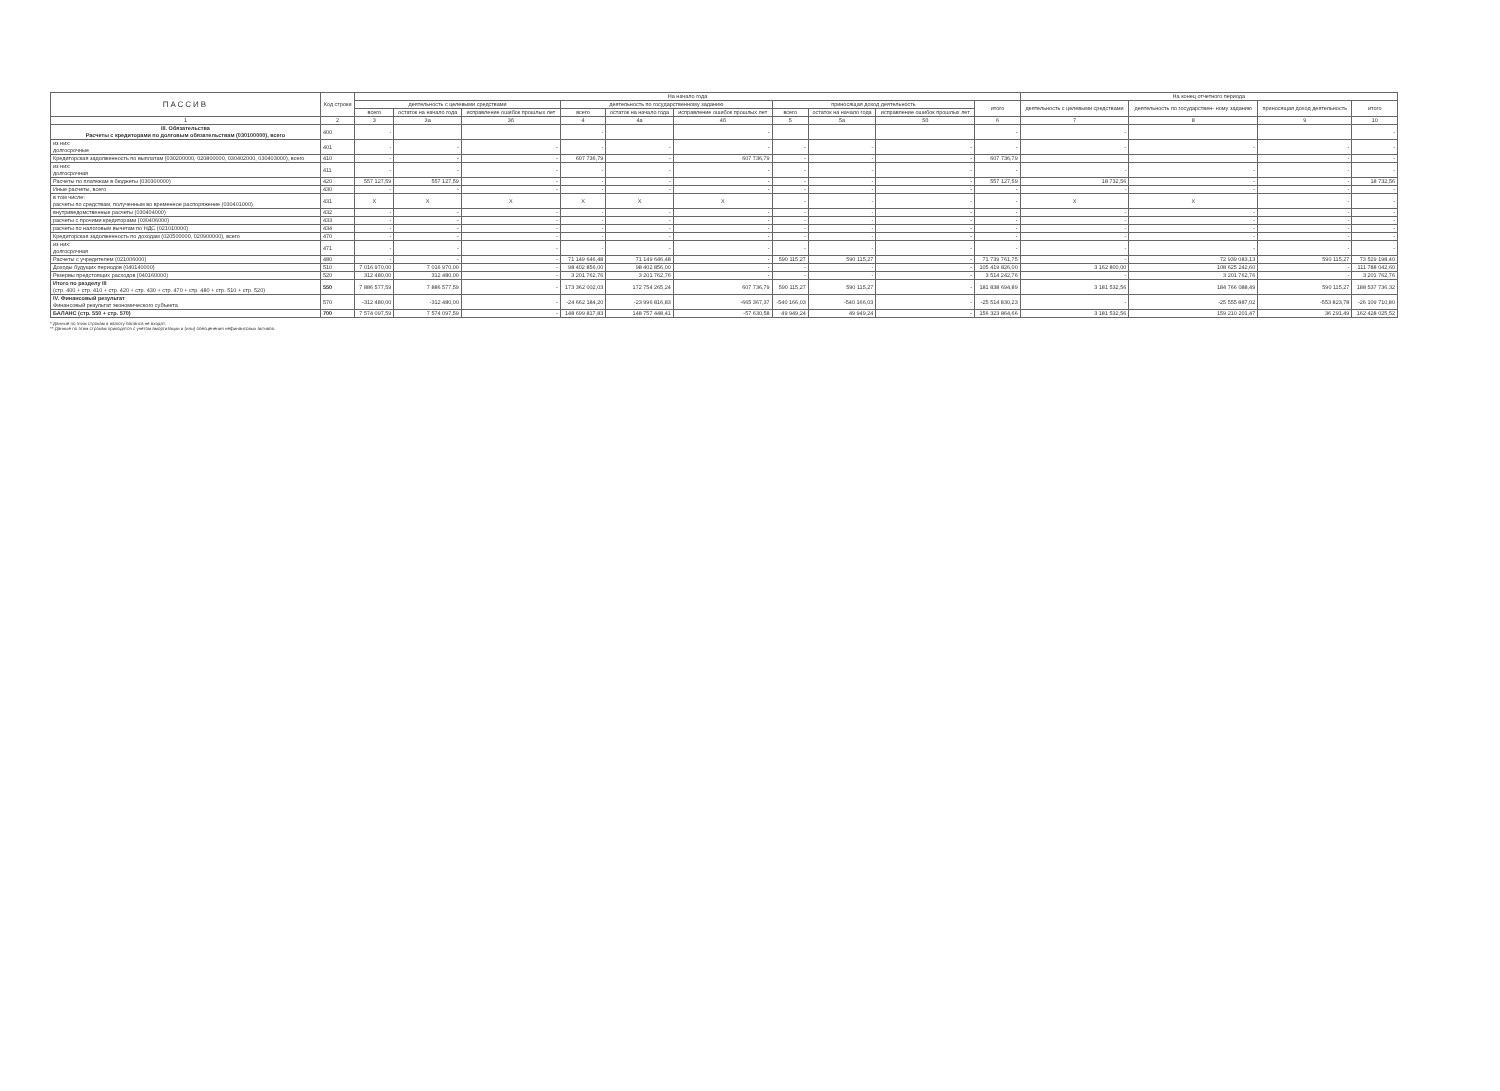| ПАССИВ | Код строки | На начало года | | | | | | | | | | На конец отчетного периода | | | |
| --- | --- | --- | --- | --- | --- | --- | --- | --- | --- | --- | --- | --- | --- | --- | --- |
| | | деятельность с целевыми средствами | | | деятельность по государственному заданию | | | приносящая доход деятельность | | | итого | деятельность с целевыми средствами | деятельность по государствен- ному заданию | приносящая доход деятельность | итого |
| | | всего | остаток на начало года | исправление ошибок прошлых лет | всего | остаток на начало года | исправление ошибок прошлых лет | всего | остаток на начало года | исправление ошибок прошлых лет | | | | | |
| 1 | 2 | 3 | 3а | 3б | 4 | 4а | 4б | 5 | 5а | 5б | 6 | 7 | 8 | 9 | 10 |
| III. Обязательства Расчеты с кредиторами по долговым обязательствам (030100000), всего | 400 | - | | | - | | - | | | | - | - | | | - |
| из них: долгосрочные | 401 | - | - | - | - | - | - | - | - | - | - | - | - | - | - |
| Кредиторская задолженность по выплатам (030200000, 020800000, 030402000, 030403000), всего | 410 | - | - | - | 607 736,79 | - | 607 736,79 | - | - | - | 607 736,79 | | | - | - |
| из них: долгосрочная | 411 | - | - | - | - | - | - | - | - | - | - | - | - | - | - |
| Расчеты по платежам в бюджеты (030300000) | 420 | 557 127,59 | 557 127,59 | - | - | - | - | - | - | - | 557 127,59 | 18 732,56 | - | - | 18 732,56 |
| Иные расчеты, всего | 430 | - | - | - | - | - | - | - | - | - | - | - | - | - | - |
| в том числе: расчеты по средствам, полученным во временное распоряжение (030401000) | 431 | X | X | X | X | X | X | - | - | - | - | X | X | - | - |
| внутриведомственные расчеты (030404000) | 432 | - | - | - | - | - | - | - | - | - | - | - | - | - | - |
| расчеты с прочими кредиторами (030406000) | 433 | - | - | - | - | - | - | - | - | - | - | - | - | - | - |
| расчеты по налоговым вычетам по НДС (021010000) | 434 | - | - | - | - | - | - | - | - | - | - | - | - | - | - |
| Кредиторская задолженность по доходам (020500000, 020900000), всего | 470 | - | - | - | - | - | - | - | - | - | - | - | - | - | - |
| из них: долгосрочная | 471 | - | - | - | - | - | - | - | - | - | - | - | - | - | - |
| Расчеты с учредителем (021006000) | 480 | - | - | - | 71 149 646,48 | 71 149 646,48 | - | 590 115,27 | 590 115,27 | - | 71 739 761,75 | - | 72 939 083,13 | 590 115,27 | 73 529 198,40 |
| Доходы будущих периодов (040140000) | 510 | 7 016 970,00 | 7 016 970,00 | - | 98 402 856,00 | 98 402 856,00 | - | - | - | - | 105 419 826,00 | 3 162 800,00 | 108 625 242,60 | - | 111 788 042,60 |
| Резервы предстоящих расходов (040160000) | 520 | 312 480,00 | 312 480,00 | - | 3 201 762,76 | 3 201 762,76 | - | - | - | - | 3 514 242,76 | - | 3 201 762,76 | - | 3 201 762,76 |
| Итого по разделу III (стр. 400 + стр. 410 + стр. 420 + стр. 430 + стр. 470 + стр. 480 + стр. 510 + стр. 520) | 550 | 7 886 577,59 | 7 886 577,59 | - | 173 362 002,03 | 172 754 265,24 | 607 736,79 | 590 115,27 | 590 115,27 | - | 181 838 694,89 | 3 181 532,56 | 184 766 088,49 | 590 115,27 | 188 537 736,32 |
| IV. Финансовый результат Финансовый результат экономического субъекта | 570 | -312 480,00 | -312 480,00 | - | -24 662 184,20 | -23 996 816,83 | -665 367,37 | -540 166,03 | -540 166,03 | - | -25 514 830,23 | - | -25 555 887,02 | -553 823,78 | -26 109 710,80 |
| БАЛАНС (стр. 550 + стр. 570) | 700 | 7 574 097,59 | 7 574 097,59 | - | 148 699 817,83 | 148 757 448,41 | -57 630,58 | 49 949,24 | 49 949,24 | - | 156 323 864,66 | 3 181 532,56 | 159 210 201,47 | 36 291,49 | 162 428 025,52 |
* Данные по этим строкам в валюту баланса не входят.
** Данные по этим строкам приводятся с учетом амортизации и (или) обесценения нефинансовых активов.